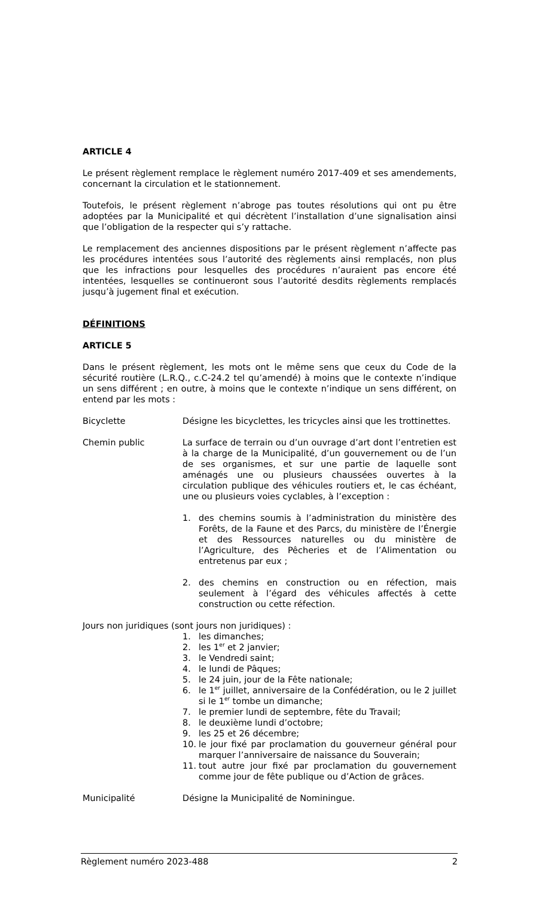ARTICLE 4
Le présent règlement remplace le règlement numéro 2017-409 et ses amendements, concernant la circulation et le stationnement.
Toutefois, le présent règlement n’abroge pas toutes résolutions qui ont pu être adoptées par la Municipalité et qui décrètent l’installation d’une signalisation ainsi que l’obligation de la respecter qui s’y rattache.
Le remplacement des anciennes dispositions par le présent règlement n’affecte pas les procédures intentées sous l’autorité des règlements ainsi remplacés, non plus que les infractions pour lesquelles des procédures n’auraient pas encore été intentées, lesquelles se continueront sous l’autorité desdits règlements remplacés jusqu’à jugement final et exécution.
DÉFINITIONS
ARTICLE 5
Dans le présent règlement, les mots ont le même sens que ceux du Code de la sécurité routière (L.R.Q., c.C-24.2 tel qu’amendé) à moins que le contexte n’indique un sens différent ; en outre, à moins que le contexte n’indique un sens différent, on entend par les mots :
Bicyclette Désigne les bicyclettes, les tricycles ainsi que les trottinettes.
Chemin public La surface de terrain ou d’un ouvrage d’art dont l’entretien est à la charge de la Municipalité, d’un gouvernement ou de l’un de ses organismes, et sur une partie de laquelle sont aménagés une ou plusieurs chaussées ouvertes à la circulation publique des véhicules routiers et, le cas échéant, une ou plusieurs voies cyclables, à l’exception :
1. des chemins soumis à l’administration du ministère des Forêts, de la Faune et des Parcs, du ministère de l’Énergie et des Ressources naturelles ou du ministère de l’Agriculture, des Pêcheries et de l’Alimentation ou entretenus par eux ;
2. des chemins en construction ou en réfection, mais seulement à l’égard des véhicules affectés à cette construction ou cette réfection.
Jours non juridiques (sont jours non juridiques) :
1. les dimanches;
2. les 1<sup>er</sup> et 2 janvier;
3. le Vendredi saint;
4. le lundi de Pâques;
5. le 24 juin, jour de la Fête nationale;
6. le 1<sup>er</sup> juillet, anniversaire de la Confédération, ou le 2 juillet si le 1<sup>er</sup> tombe un dimanche;
7. le premier lundi de septembre, fête du Travail;
8. le deuxième lundi d’octobre;
9. les 25 et 26 décembre;
10. le jour fixé par proclamation du gouverneur général pour marquer l’anniversaire de naissance du Souverain;
11. tout autre jour fixé par proclamation du gouvernement comme jour de fête publique ou d’Action de grâces.
Municipalité Désigne la Municipalité de Nominingue.
Règlement numéro 2023-488 2